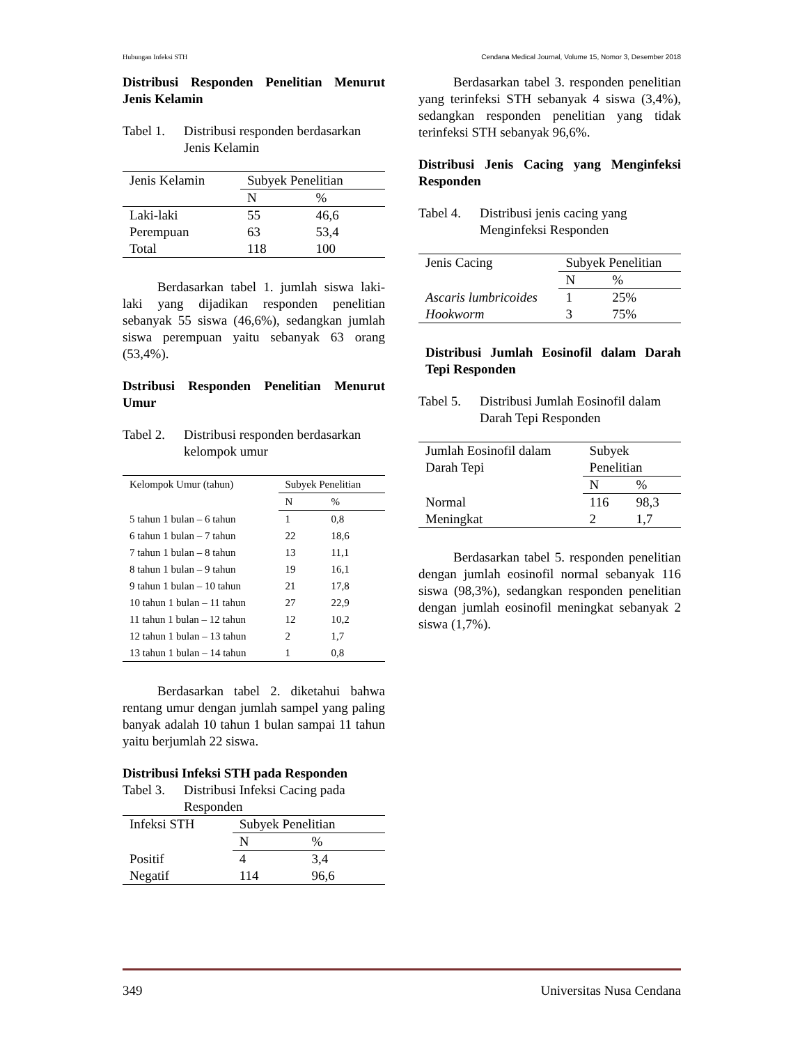Hubungan Infeksi STH Cendana Medical Journal, Volume 15, Nomor 3, Desember 2018
Distribusi Responden Penelitian Menurut Jenis Kelamin
Tabel 1. Distribusi responden berdasarkan Jenis Kelamin
| Jenis Kelamin | Subyek Penelitian | |
| --- | --- | --- |
| | N | % |
| Laki-laki | 55 | 46,6 |
| Perempuan | 63 | 53,4 |
| Total | 118 | 100 |
Berdasarkan tabel 1. jumlah siswa laki-laki yang dijadikan responden penelitian sebanyak 55 siswa (46,6%), sedangkan jumlah siswa perempuan yaitu sebanyak 63 orang (53,4%).
Dstribusi Responden Penelitian Menurut Umur
Tabel 2. Distribusi responden berdasarkan kelompok umur
| Kelompok Umur (tahun) | Subyek Penelitian | |
| --- | --- | --- |
| | N | % |
| 5 tahun 1 bulan – 6 tahun | 1 | 0,8 |
| 6 tahun 1 bulan – 7 tahun | 22 | 18,6 |
| 7 tahun 1 bulan – 8 tahun | 13 | 11,1 |
| 8 tahun 1 bulan – 9 tahun | 19 | 16,1 |
| 9 tahun 1 bulan – 10 tahun | 21 | 17,8 |
| 10 tahun 1 bulan – 11 tahun | 27 | 22,9 |
| 11 tahun 1 bulan – 12 tahun | 12 | 10,2 |
| 12 tahun 1 bulan – 13 tahun | 2 | 1,7 |
| 13 tahun 1 bulan – 14 tahun | 1 | 0,8 |
Berdasarkan tabel 2. diketahui bahwa rentang umur dengan jumlah sampel yang paling banyak adalah 10 tahun 1 bulan sampai 11 tahun yaitu berjumlah 22 siswa.
Distribusi Infeksi STH pada Responden
Tabel 3. Distribusi Infeksi Cacing pada Responden
| Infeksi STH | Subyek Penelitian | |
| --- | --- | --- |
| | N | % |
| Positif | 4 | 3,4 |
| Negatif | 114 | 96,6 |
Berdasarkan tabel 3. responden penelitian yang terinfeksi STH sebanyak 4 siswa (3,4%), sedangkan responden penelitian yang tidak terinfeksi STH sebanyak 96,6%.
Distribusi Jenis Cacing yang Menginfeksi Responden
Tabel 4. Distribusi jenis cacing yang Menginfeksi Responden
| Jenis Cacing | Subyek Penelitian | |
| --- | --- | --- |
| | N | % |
| Ascaris lumbricoides | 1 | 25% |
| Hookworm | 3 | 75% |
Distribusi Jumlah Eosinofil dalam Darah Tepi Responden
Tabel 5. Distribusi Jumlah Eosinofil dalam Darah Tepi Responden
| Jumlah Eosinofil dalam Darah Tepi | Subyek Penelitian | |
| --- | --- | --- |
| | N | % |
| Normal | 116 | 98,3 |
| Meningkat | 2 | 1,7 |
Berdasarkan tabel 5. responden penelitian dengan jumlah eosinofil normal sebanyak 116 siswa (98,3%), sedangkan responden penelitian dengan jumlah eosinofil meningkat sebanyak 2 siswa (1,7%).
349 Universitas Nusa Cendana